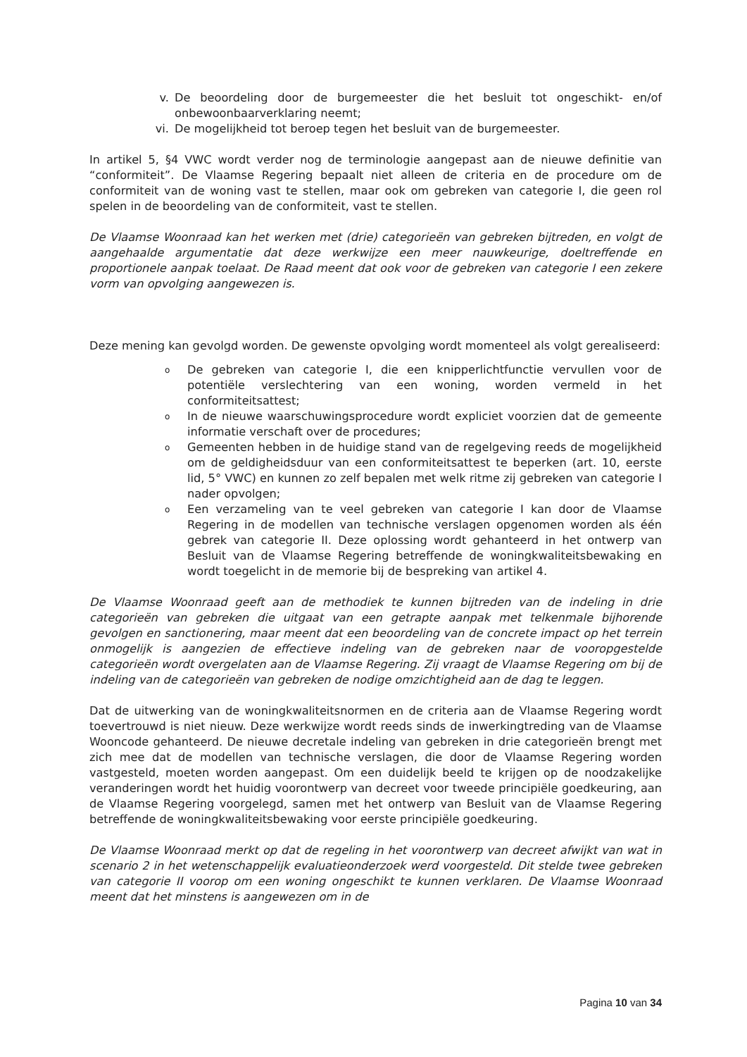v. De beoordeling door de burgemeester die het besluit tot ongeschikt- en/of onbewoonbaarverklaring neemt;
vi. De mogelijkheid tot beroep tegen het besluit van de burgemeester.
In artikel 5, §4 VWC wordt verder nog de terminologie aangepast aan de nieuwe definitie van “conformiteit”. De Vlaamse Regering bepaalt niet alleen de criteria en de procedure om de conformiteit van de woning vast te stellen, maar ook om gebreken van categorie I, die geen rol spelen in de beoordeling van de conformiteit, vast te stellen.
De Vlaamse Woonraad kan het werken met (drie) categorieën van gebreken bijtreden, en volgt de aangehaalde argumentatie dat deze werkwijze een meer nauwkeurige, doeltreffende en proportionele aanpak toelaat. De Raad meent dat ook voor de gebreken van categorie I een zekere vorm van opvolging aangewezen is.
Deze mening kan gevolgd worden. De gewenste opvolging wordt momenteel als volgt gerealiseerd:
o De gebreken van categorie I, die een knipperlichtfunctie vervullen voor de potentiële verslechtering van een woning, worden vermeld in het conformiteitsattest;
o In de nieuwe waarschuwingsprocedure wordt expliciet voorzien dat de gemeente informatie verschaft over de procedures;
o Gemeenten hebben in de huidige stand van de regelgeving reeds de mogelijkheid om de geldigheidsduur van een conformiteitsattest te beperken (art. 10, eerste lid, 5° VWC) en kunnen zo zelf bepalen met welk ritme zij gebreken van categorie I nader opvolgen;
o Een verzameling van te veel gebreken van categorie I kan door de Vlaamse Regering in de modellen van technische verslagen opgenomen worden als één gebrek van categorie II. Deze oplossing wordt gehanteerd in het ontwerp van Besluit van de Vlaamse Regering betreffende de woningkwaliteitsbewaking en wordt toegelicht in de memorie bij de bespreking van artikel 4.
De Vlaamse Woonraad geeft aan de methodiek te kunnen bijtreden van de indeling in drie categorieën van gebreken die uitgaat van een getrapte aanpak met telkenmale bijhorende gevolgen en sanctionering, maar meent dat een beoordeling van de concrete impact op het terrein onmogelijk is aangezien de effectieve indeling van de gebreken naar de vooropgestelde categorieën wordt overgelaten aan de Vlaamse Regering. Zij vraagt de Vlaamse Regering om bij de indeling van de categorieën van gebreken de nodige omzichtigheid aan de dag te leggen.
Dat de uitwerking van de woningkwaliteitsnormen en de criteria aan de Vlaamse Regering wordt toevertrouwd is niet nieuw. Deze werkwijze wordt reeds sinds de inwerkingtreding van de Vlaamse Wooncode gehanteerd. De nieuwe decretale indeling van gebreken in drie categorieën brengt met zich mee dat de modellen van technische verslagen, die door de Vlaamse Regering worden vastgesteld, moeten worden aangepast. Om een duidelijk beeld te krijgen op de noodzakelijke veranderingen wordt het huidig voorontwerp van decreet voor tweede principiële goedkeuring, aan de Vlaamse Regering voorgelegd, samen met het ontwerp van Besluit van de Vlaamse Regering betreffende de woningkwaliteitsbewaking voor eerste principiële goedkeuring.
De Vlaamse Woonraad merkt op dat de regeling in het voorontwerp van decreet afwijkt van wat in scenario 2 in het wetenschappelijk evaluatieonderzoek werd voorgesteld. Dit stelde twee gebreken van categorie II voorop om een woning ongeschikt te kunnen verklaren. De Vlaamse Woonraad meent dat het minstens is aangewezen om in de
Pagina 10 van 34